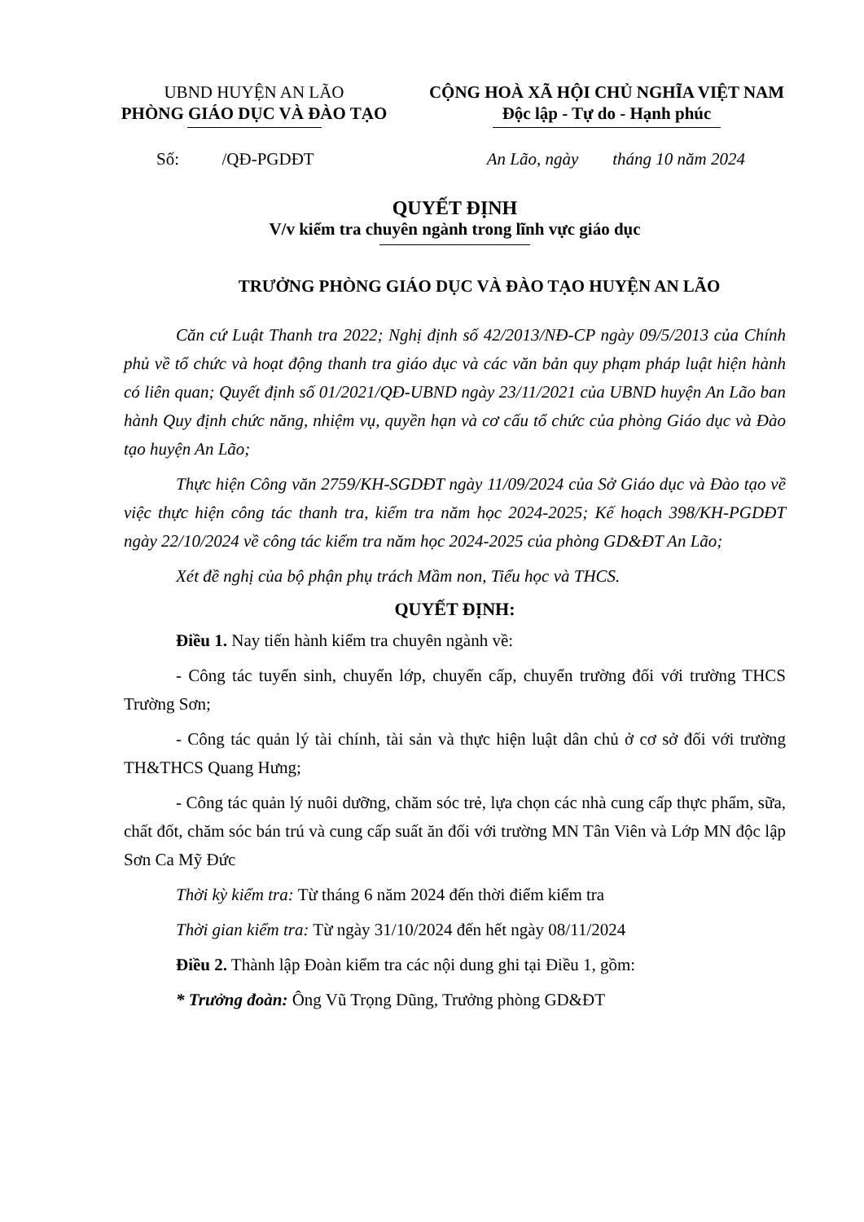UBND HUYỆN AN LÃO
PHÒNG GIÁO DỤC VÀ ĐÀO TẠO
CỘNG HOÀ XÃ HỘI CHỦ NGHĨA VIỆT NAM
Độc lập - Tự do - Hạnh phúc
Số: /QĐ-PGDĐT An Lão, ngày tháng 10 năm 2024
QUYẾT ĐỊNH
V/v kiểm tra chuyên ngành trong lĩnh vực giáo dục
TRƯỞNG PHÒNG GIÁO DỤC VÀ ĐÀO TẠO HUYỆN AN LÃO
Căn cứ Luật Thanh tra 2022; Nghị định số 42/2013/NĐ-CP ngày 09/5/2013 của Chính phủ về tổ chức và hoạt động thanh tra giáo dục và các văn bản quy phạm pháp luật hiện hành có liên quan; Quyết định số 01/2021/QĐ-UBND ngày 23/11/2021 của UBND huyện An Lão ban hành Quy định chức năng, nhiệm vụ, quyền hạn và cơ cấu tổ chức của phòng Giáo dục và Đào tạo huyện An Lão;
Thực hiện Công văn 2759/KH-SGDĐT ngày 11/09/2024 của Sở Giáo dục và Đào tạo về việc thực hiện công tác thanh tra, kiểm tra năm học 2024-2025; Kế hoạch 398/KH-PGDĐT ngày 22/10/2024 về công tác kiểm tra năm học 2024-2025 của phòng GD&ĐT An Lão;
Xét đề nghị của bộ phận phụ trách Mầm non, Tiểu học và THCS.
QUYẾT ĐỊNH:
Điều 1. Nay tiến hành kiểm tra chuyên ngành về:
- Công tác tuyển sinh, chuyển lớp, chuyển cấp, chuyển trường đối với trường THCS Trường Sơn;
- Công tác quản lý tài chính, tài sản và thực hiện luật dân chủ ở cơ sở đối với trường TH&THCS Quang Hưng;
- Công tác quản lý nuôi dưỡng, chăm sóc trẻ, lựa chọn các nhà cung cấp thực phẩm, sữa, chất đốt, chăm sóc bán trú và cung cấp suất ăn đối với trường MN Tân Viên và Lớp MN độc lập Sơn Ca Mỹ Đức
Thời kỳ kiểm tra: Từ tháng 6 năm 2024 đến thời điểm kiểm tra
Thời gian kiểm tra: Từ ngày 31/10/2024 đến hết ngày 08/11/2024
Điều 2. Thành lập Đoàn kiểm tra các nội dung ghi tại Điều 1, gồm:
* Trưởng đoàn: Ông Vũ Trọng Dũng, Trưởng phòng GD&ĐT